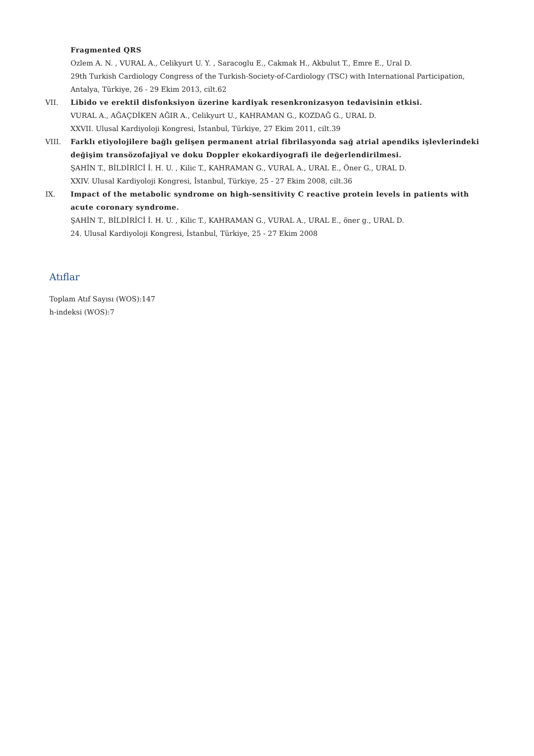Fragmented QRS
Ozlem A. N. , VURAL A., Celikyurt U. Y. , Saracoglu E., Cakmak H., Akbulut T., Emre E., Ural D.
29th Turkish Cardiology Congress of the Turkish-Society-of-Cardiology (TSC) with International Participation, Antalya, Türkiye, 26 - 29 Ekim 2013, cilt.62
VII. Libido ve erektil disfonksiyon üzerine kardiyak resenkronizasyon tedavisinin etkisi.
VURAL A., AĞAÇDİKEN AĞIR A., Celikyurt U., KAHRAMAN G., KOZDAĞ G., URAL D.
XXVII. Ulusal Kardiyoloji Kongresi, İstanbul, Türkiye, 27 Ekim 2011, cilt.39
VIII. Farklı etiyolojilere bağlı gelişen permanent atrial fibrilasyonda sağ atrial apendiks işlevlerindeki değişim transözofajiyal ve doku Doppler ekokardiyografi ile değerlendirilmesi.
ŞAHİN T., BİLDİRİCİ İ. H. U. , Kilic T., KAHRAMAN G., VURAL A., URAL E., Öner G., URAL D.
XXIV. Ulusal Kardiyoloji Kongresi, İstanbul, Türkiye, 25 - 27 Ekim 2008, cilt.36
IX. Impact of the metabolic syndrome on high-sensitivity C reactive protein levels in patients with acute coronary syndrome.
ŞAHİN T., BİLDİRİCİ İ. H. U. , Kilic T., KAHRAMAN G., VURAL A., URAL E., öner g., URAL D.
24. Ulusal Kardiyoloji Kongresi, İstanbul, Türkiye, 25 - 27 Ekim 2008
Atıflar
Toplam Atıf Sayısı (WOS):147
h-indeksi (WOS):7